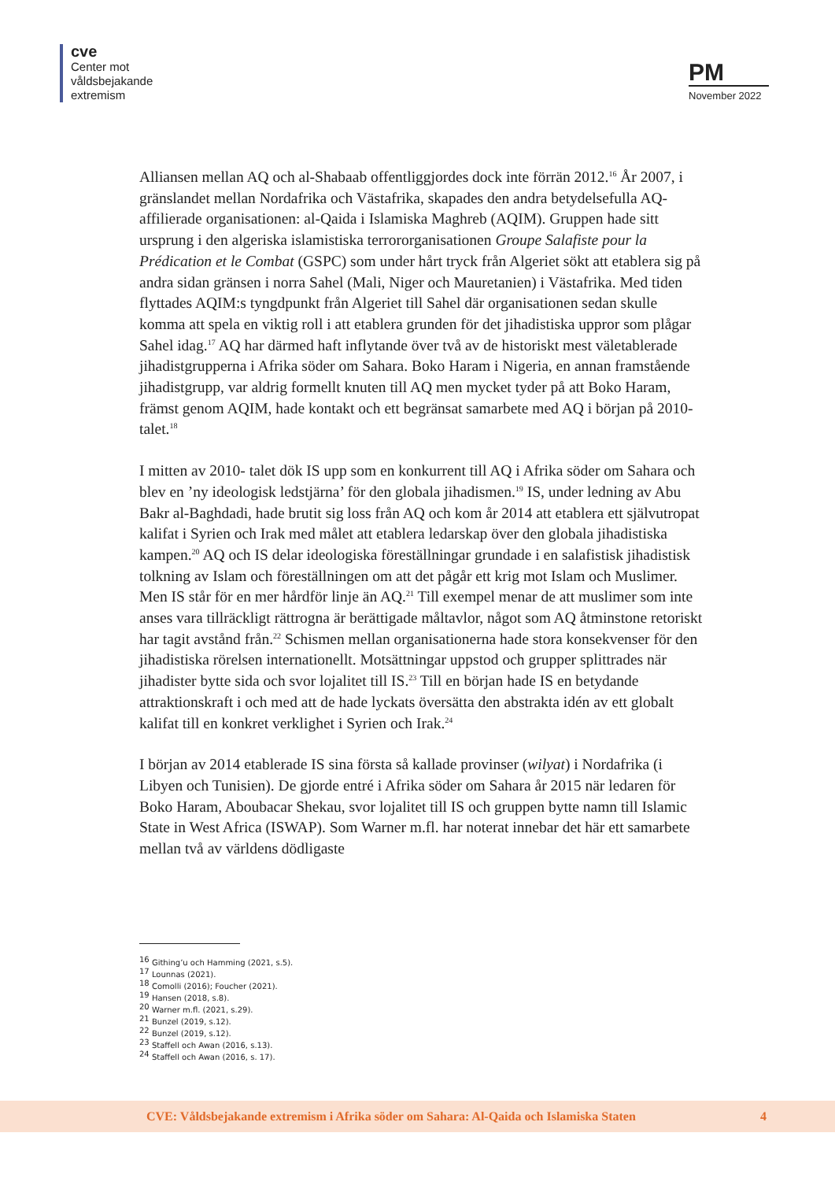cve
Center mot
våldsbejakande
extremism
PM
November 2022
Alliansen mellan AQ och al-Shabaab offentliggjordes dock inte förrän 2012.<sup>16</sup> År 2007, i gränslandet mellan Nordafrika och Västafrika, skapades den andra betydelsefulla AQ-affilierade organisationen: al-Qaida i Islamiska Maghreb (AQIM). Gruppen hade sitt ursprung i den algeriska islamistiska terrororganisationen Groupe Salafiste pour la Prédication et le Combat (GSPC) som under hårt tryck från Algeriet sökt att etablera sig på andra sidan gränsen i norra Sahel (Mali, Niger och Mauretanien) i Västafrika. Med tiden flyttades AQIM:s tyngdpunkt från Algeriet till Sahel där organisationen sedan skulle komma att spela en viktig roll i att etablera grunden för det jihadistiska uppror som plågar Sahel idag.<sup>17</sup> AQ har därmed haft inflytande över två av de historiskt mest väletablerade jihadistgrupperna i Afrika söder om Sahara. Boko Haram i Nigeria, en annan framstående jihadistgrupp, var aldrig formellt knuten till AQ men mycket tyder på att Boko Haram, främst genom AQIM, hade kontakt och ett begränsat samarbete med AQ i början på 2010-talet.<sup>18</sup>
I mitten av 2010- talet dök IS upp som en konkurrent till AQ i Afrika söder om Sahara och blev en ’ny ideologisk ledstjärna’ för den globala jihadismen.<sup>19</sup> IS, under ledning av Abu Bakr al-Baghdadi, hade brutit sig loss från AQ och kom år 2014 att etablera ett självutropat kalifat i Syrien och Irak med målet att etablera ledarskap över den globala jihadistiska kampen.<sup>20</sup> AQ och IS delar ideologiska föreställningar grundade i en salafistisk jihadistisk tolkning av Islam och föreställningen om att det pågår ett krig mot Islam och Muslimer. Men IS står för en mer hårdför linje än AQ.<sup>21</sup> Till exempel menar de att muslimer som inte anses vara tillräckligt rättrogna är berättigade måltavlor, något som AQ åtminstone retoriskt har tagit avstånd från.<sup>22</sup> Schismen mellan organisationerna hade stora konsekvenser för den jihadistiska rörelsen internationellt. Motsättningar uppstod och grupper splittrades när jihadister bytte sida och svor lojalitet till IS.<sup>23</sup> Till en början hade IS en betydande attraktionskraft i och med att de hade lyckats översätta den abstrakta idén av ett globalt kalifat till en konkret verklighet i Syrien och Irak.<sup>24</sup>
I början av 2014 etablerade IS sina första så kallade provinser (wilyat) i Nordafrika (i Libyen och Tunisien). De gjorde entré i Afrika söder om Sahara år 2015 när ledaren för Boko Haram, Aboubacar Shekau, svor lojalitet till IS och gruppen bytte namn till Islamic State in West Africa (ISWAP). Som Warner m.fl. har noterat innebar det här ett samarbete mellan två av världens dödligaste
<sup>16</sup> Githing’u och Hamming (2021, s.5).
<sup>17</sup> Lounnas (2021).
<sup>18</sup> Comolli (2016); Foucher (2021).
<sup>19</sup> Hansen (2018, s.8).
<sup>20</sup> Warner m.fl. (2021, s.29).
<sup>21</sup> Bunzel (2019, s.12).
<sup>22</sup> Bunzel (2019, s.12).
<sup>23</sup> Staffell och Awan (2016, s.13).
<sup>24</sup> Staffell och Awan (2016, s. 17).
CVE: Våldsbejakande extremism i Afrika söder om Sahara: Al-Qaida och Islamiska Staten 4